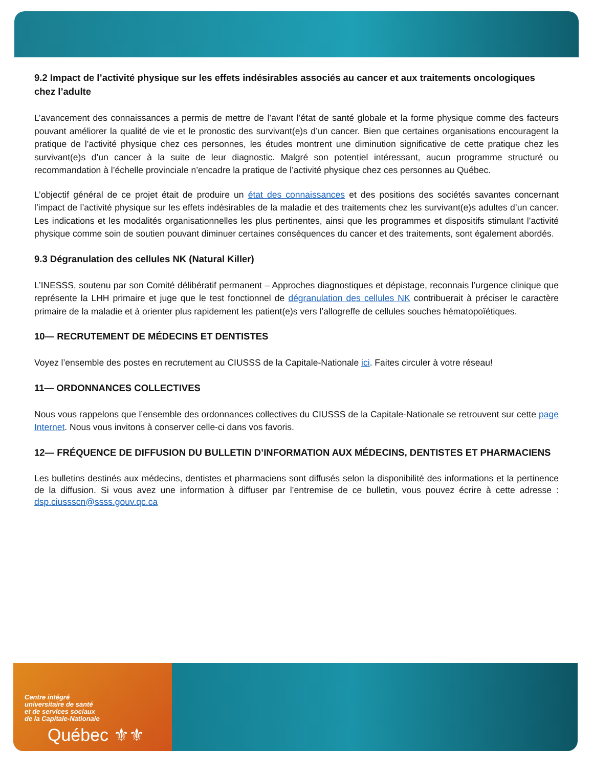9.2 Impact de l’activité physique sur les effets indésirables associés au cancer et aux traitements oncologiques chez l’adulte
L’avancement des connaissances a permis de mettre de l’avant l’état de santé globale et la forme physique comme des facteurs pouvant améliorer la qualité de vie et le pronostic des survivant(e)s d’un cancer. Bien que certaines organisations encouragent la pratique de l’activité physique chez ces personnes, les études montrent une diminution significative de cette pratique chez les survivant(e)s d’un cancer à la suite de leur diagnostic. Malgré son potentiel intéressant, aucun programme structuré ou recommandation à l’échelle provinciale n’encadre la pratique de l’activité physique chez ces personnes au Québec.
L’objectif général de ce projet était de produire un état des connaissances et des positions des sociétés savantes concernant l’impact de l’activité physique sur les effets indésirables de la maladie et des traitements chez les survivant(e)s adultes d’un cancer. Les indications et les modalités organisationnelles les plus pertinentes, ainsi que les programmes et dispositifs stimulant l’activité physique comme soin de soutien pouvant diminuer certaines conséquences du cancer et des traitements, sont également abordés.
9.3 Dégranulation des cellules NK (Natural Killer)
L’INESSS, soutenu par son Comité délibératif permanent – Approches diagnostiques et dépistage, reconnais l’urgence clinique que représente la LHH primaire et juge que le test fonctionnel de dégranulation des cellules NK contribuerait à préciser le caractère primaire de la maladie et à orienter plus rapidement les patient(e)s vers l’allogreffe de cellules souches hématopoïétiques.
10— RECRUTEMENT DE MÉDECINS ET DENTISTES
Voyez l’ensemble des postes en recrutement au CIUSSS de la Capitale-Nationale ici. Faites circuler à votre réseau!
11— ORDONNANCES COLLECTIVES
Nous vous rappelons que l’ensemble des ordonnances collectives du CIUSSS de la Capitale-Nationale se retrouvent sur cette page Internet. Nous vous invitons à conserver celle-ci dans vos favoris.
12— FRÉQUENCE DE DIFFUSION DU BULLETIN D’INFORMATION AUX MÉDECINS, DENTISTES ET PHARMACIENS
Les bulletins destinés aux médecins, dentistes et pharmaciens sont diffusés selon la disponibilité des informations et la pertinence de la diffusion. Si vous avez une information à diffuser par l’entremise de ce bulletin, vous pouvez écrire à cette adresse : dsp.ciussscn@ssss.gouv.qc.ca
Centre intégré
universitaire de santé
et de services sociaux
de la Capitale-Nationale
Québec ⚜⚜